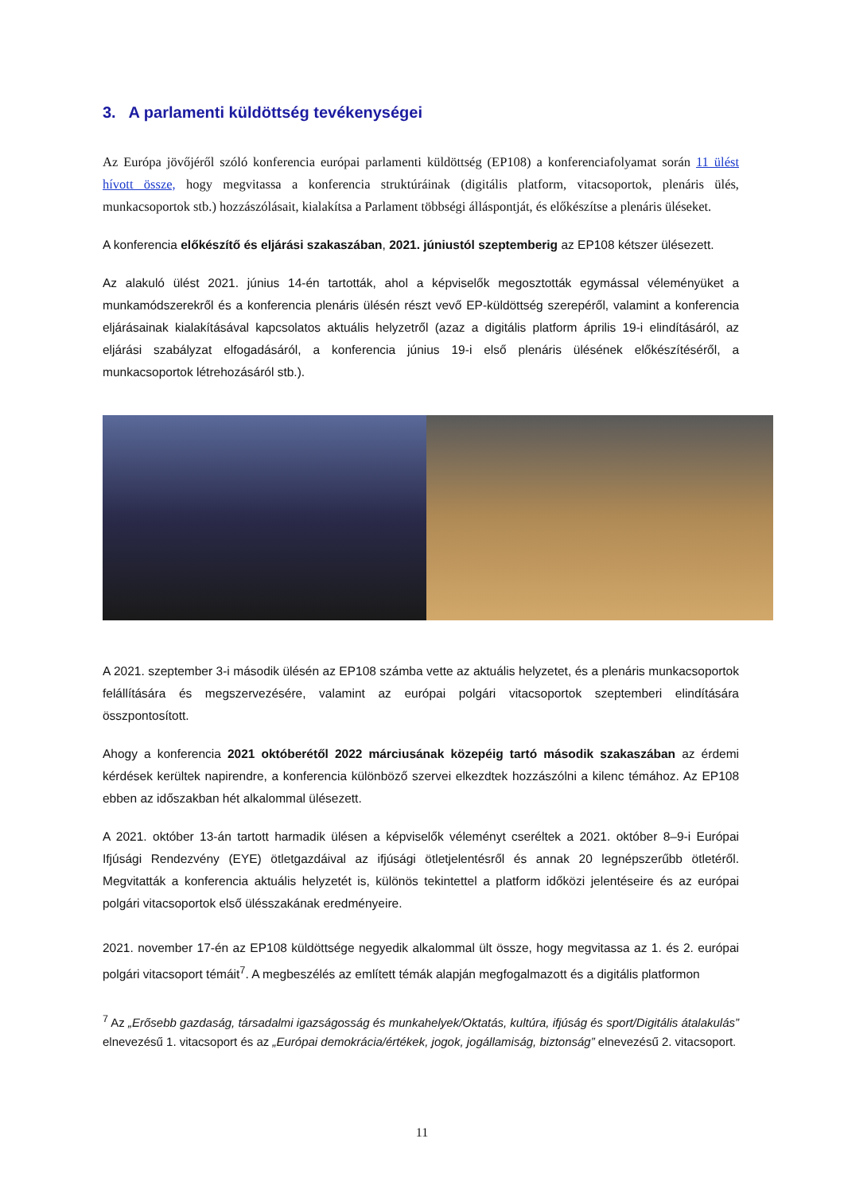3. A parlamenti küldöttség tevékenységei
Az Európa jövőjéről szóló konferencia európai parlamenti küldöttség (EP108) a konferenciafolyamat során 11 ülést hívott össze, hogy megvitassa a konferencia struktúráinak (digitális platform, vitacsoportok, plenáris ülés, munkacsoportok stb.) hozzászólásait, kialakítsa a Parlament többségi álláspontját, és előkészítse a plenáris üléseket.
A konferencia előkészítő és eljárási szakaszában, 2021. júniustól szeptemberig az EP108 kétszer ülésezett.
Az alakuló ülést 2021. június 14-én tartották, ahol a képviselők megosztották egymással véleményüket a munkamódszerekről és a konferencia plenáris ülésén részt vevő EP-küldöttség szerepéről, valamint a konferencia eljárásainak kialakításával kapcsolatos aktuális helyzetről (azaz a digitális platform április 19-i elindításáról, az eljárási szabályzat elfogadásáról, a konferencia június 19-i első plenáris ülésének előkészítéséről, a munkacsoportok létrehozásáról stb.).
A 2021. szeptember 3-i második ülésén az EP108 számba vette az aktuális helyzetet, és a plenáris munkacsoportok felállítására és megszervezésére, valamint az európai polgári vitacsoportok szeptemberi elindítására összpontosított.
Ahogy a konferencia 2021 októberétől 2022 márciusának közepéig tartó második szakaszában az érdemi kérdések kerültek napirendre, a konferencia különböző szervei elkezdtek hozzászólni a kilenc témához. Az EP108 ebben az időszakban hét alkalommal ülésezett.
A 2021. október 13-án tartott harmadik ülésen a képviselők véleményt cseréltek a 2021. október 8–9-i Európai Ifjúsági Rendezvény (EYE) ötletgazdáival az ifjúsági ötletjelentésről és annak 20 legnépszerűbb ötletéről. Megvitatták a konferencia aktuális helyzetét is, különös tekintettel a platform időközi jelentéseire és az európai polgári vitacsoportok első ülésszakának eredményeire.
2021. november 17-én az EP108 küldöttsége negyedik alkalommal ült össze, hogy megvitassa az 1. és 2. európai polgári vitacsoport témáit<sup>7</sup>. A megbeszélés az említett témák alapján megfogalmazott és a digitális platformon
<sup>7</sup> Az „Erősebb gazdaság, társadalmi igazságosság és munkahelyek/Oktatás, kultúra, ifjúság és sport/Digitális átalakulás” elnevezésű 1. vitacsoport és az „Európai demokrácia/értékek, jogok, jogállamiság, biztonság” elnevezésű 2. vitacsoport.
11